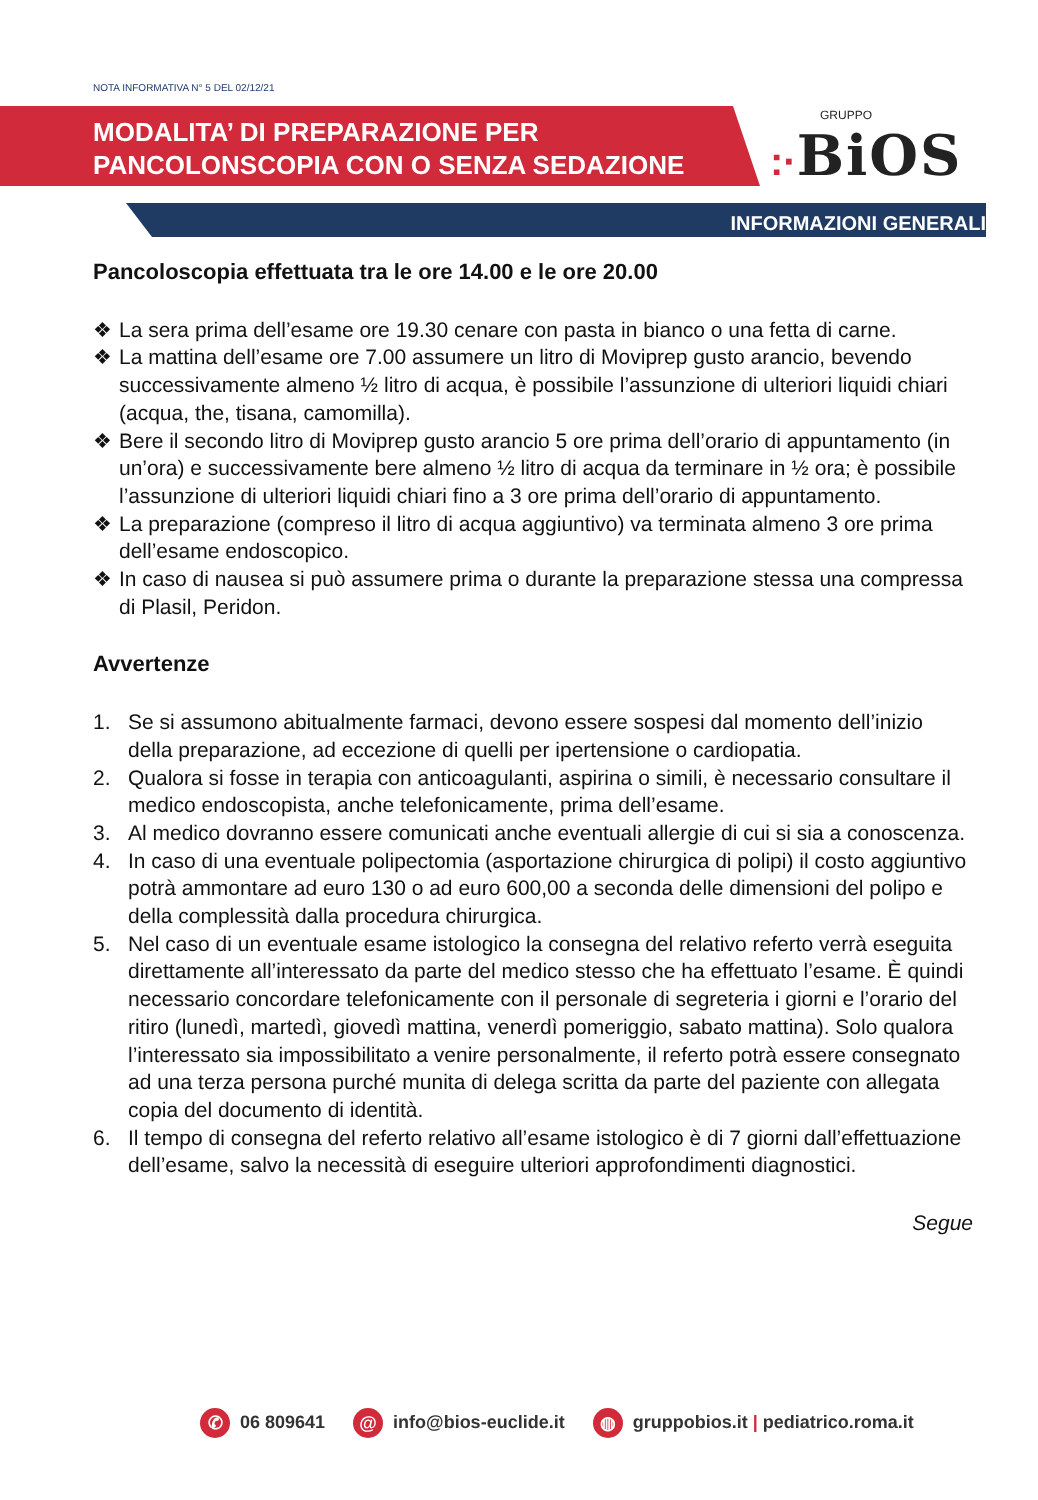NOTA INFORMATIVA N° 5 DEL 02/12/21
MODALITA’ DI PREPARAZIONE PER
PANCOLONSCOPIA CON O SENZA SEDAZIONE
GRUPPO:·BiOS
INFORMAZIONI GENERALI
Pancoloscopia effettuata tra le ore 14.00 e le ore 20.00
❖ La sera prima dell’esame ore 19.30 cenare con pasta in bianco o una fetta di carne.
❖ La mattina dell’esame ore 7.00 assumere un litro di Moviprep gusto arancio, bevendo successivamente almeno ½ litro di acqua, è possibile l’assunzione di ulteriori liquidi chiari (acqua, the, tisana, camomilla).
❖ Bere il secondo litro di Moviprep gusto arancio 5 ore prima dell’orario di appuntamento (in un’ora) e successivamente bere almeno ½ litro di acqua da terminare in ½ ora; è possibile l’assunzione di ulteriori liquidi chiari fino a 3 ore prima dell’orario di appuntamento.
❖ La preparazione (compreso il litro di acqua aggiuntivo) va terminata almeno 3 ore prima dell’esame endoscopico.
❖ In caso di nausea si può assumere prima o durante la preparazione stessa una compressa di Plasil, Peridon.
Avvertenze
1. Se si assumono abitualmente farmaci, devono essere sospesi dal momento dell’inizio della preparazione, ad eccezione di quelli per ipertensione o cardiopatia.
2. Qualora si fosse in terapia con anticoagulanti, aspirina o simili, è necessario consultare il medico endoscopista, anche telefonicamente, prima dell’esame.
3. Al medico dovranno essere comunicati anche eventuali allergie di cui si sia a conoscenza.
4. In caso di una eventuale polipectomia (asportazione chirurgica di polipi) il costo aggiuntivo potrà ammontare ad euro 130 o ad euro 600,00 a seconda delle dimensioni del polipo e della complessità dalla procedura chirurgica.
5. Nel caso di un eventuale esame istologico la consegna del relativo referto verrà eseguita direttamente all’interessato da parte del medico stesso che ha effettuato l’esame. È quindi necessario concordare telefonicamente con il personale di segreteria i giorni e l’orario del ritiro (lunedì, martedì, giovedì mattina, venerdì pomeriggio, sabato mattina). Solo qualora l’interessato sia impossibilitato a venire personalmente, il referto potrà essere consegnato ad una terza persona purché munita di delega scritta da parte del paziente con allegata copia del documento di identità.
6. Il tempo di consegna del referto relativo all’esame istologico è di 7 giorni dall’effettuazione dell’esame, salvo la necessità di eseguire ulteriori approfondimenti diagnostici.
Segue
✆ 06 809641 @ info@bios-euclide.it ◍ gruppobios.it | pediatrico.roma.it